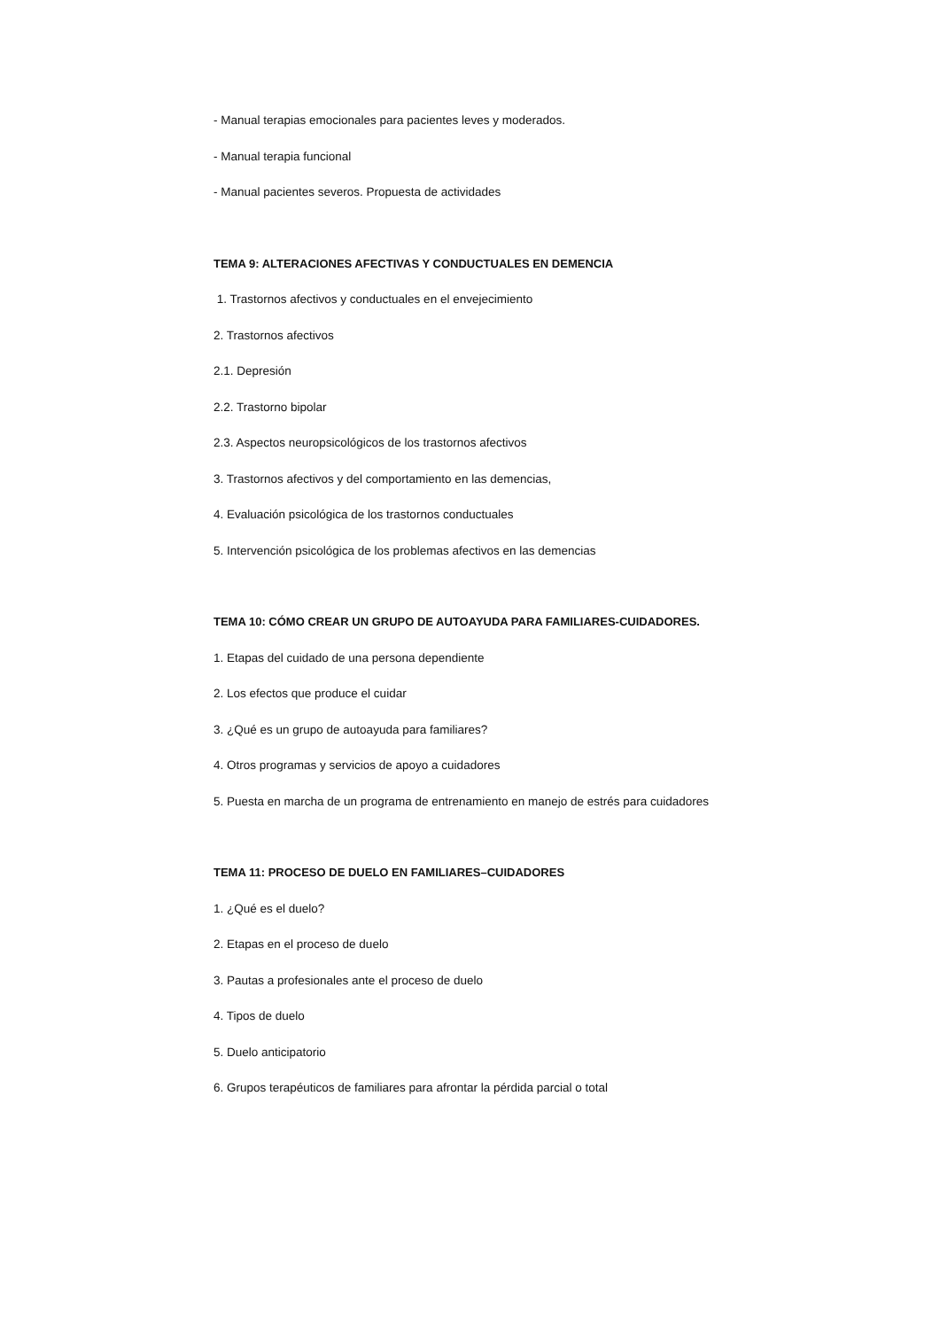- Manual terapias emocionales para pacientes leves y moderados.
- Manual terapia funcional
- Manual pacientes severos. Propuesta de actividades
TEMA 9: ALTERACIONES AFECTIVAS Y CONDUCTUALES EN DEMENCIA
1. Trastornos afectivos y conductuales en el envejecimiento
2. Trastornos afectivos
2.1. Depresión
2.2. Trastorno bipolar
2.3. Aspectos neuropsicológicos de los trastornos afectivos
3. Trastornos afectivos y del comportamiento en las demencias,
4. Evaluación psicológica de los trastornos conductuales
5. Intervención psicológica de los problemas afectivos en las demencias
TEMA 10: CÓMO CREAR UN GRUPO DE AUTOAYUDA PARA FAMILIARES-CUIDADORES.
1. Etapas del cuidado de una persona dependiente
2. Los efectos que produce el cuidar
3. ¿Qué es un grupo de autoayuda para familiares?
4. Otros programas y servicios de apoyo a cuidadores
5. Puesta en marcha de un programa de entrenamiento en manejo de estrés para cuidadores
TEMA 11: PROCESO DE DUELO EN FAMILIARES–CUIDADORES
1. ¿Qué es el duelo?
2. Etapas en el proceso de duelo
3. Pautas a profesionales ante el proceso de duelo
4. Tipos de duelo
5. Duelo anticipatorio
6. Grupos terapéuticos de familiares para afrontar la pérdida parcial o total